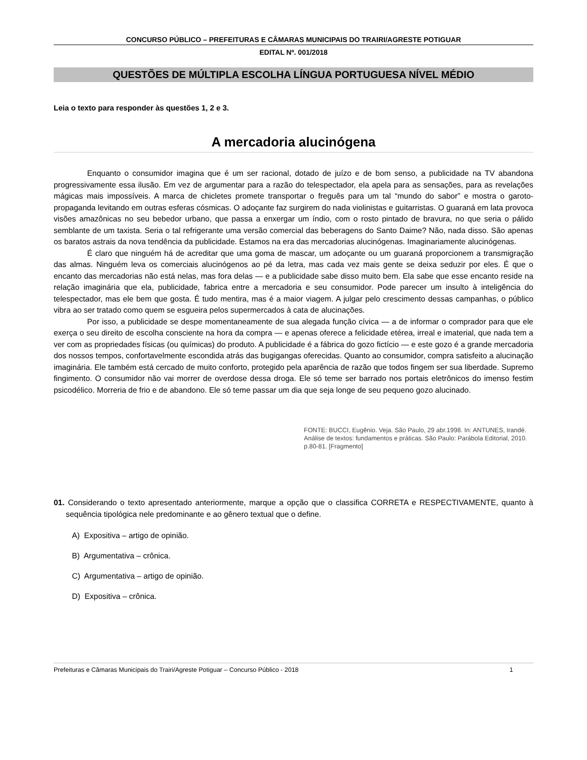CONCURSO PÚBLICO – PREFEITURAS E CÂMARAS MUNICIPAIS DO TRAIRI/AGRESTE POTIGUAR
EDITAL Nº. 001/2018
QUESTÕES DE MÚLTIPLA ESCOLHA LÍNGUA PORTUGUESA NÍVEL MÉDIO
Leia o texto para responder às questões 1, 2 e 3.
A mercadoria alucinógena
Enquanto o consumidor imagina que é um ser racional, dotado de juízo e de bom senso, a publicidade na TV abandona progressivamente essa ilusão. Em vez de argumentar para a razão do telespectador, ela apela para as sensações, para as revelações mágicas mais impossíveis. A marca de chicletes promete transportar o freguês para um tal “mundo do sabor” e mostra o garoto-propaganda levitando em outras esferas cósmicas. O adoçante faz surgirem do nada violinistas e guitarristas. O guaraná em lata provoca visões amazônicas no seu bebedor urbano, que passa a enxergar um índio, com o rosto pintado de bravura, no que seria o pálido semblante de um taxista. Seria o tal refrigerante uma versão comercial das beberagens do Santo Daime? Não, nada disso. São apenas os baratos astrais da nova tendência da publicidade. Estamos na era das mercadorias alucinógenas. Imaginariamente alucinógenas.
É claro que ninguém há de acreditar que uma goma de mascar, um adoçante ou um guaraná proporcionem a transmigração das almas. Ninguém leva os comerciais alucinógenos ao pé da letra, mas cada vez mais gente se deixa seduzir por eles. É que o encanto das mercadorias não está nelas, mas fora delas — e a publicidade sabe disso muito bem. Ela sabe que esse encanto reside na relação imaginária que ela, publicidade, fabrica entre a mercadoria e seu consumidor. Pode parecer um insulto à inteligência do telespectador, mas ele bem que gosta. É tudo mentira, mas é a maior viagem. A julgar pelo crescimento dessas campanhas, o público vibra ao ser tratado como quem se esgueira pelos supermercados à cata de alucinações.
Por isso, a publicidade se despe momentaneamente de sua alegada função cívica — a de informar o comprador para que ele exerça o seu direito de escolha consciente na hora da compra — e apenas oferece a felicidade etérea, irreal e imaterial, que nada tem a ver com as propriedades físicas (ou químicas) do produto. A publicidade é a fábrica do gozo fictício — e este gozo é a grande mercadoria dos nossos tempos, confortavelmente escondida atrás das bugigangas oferecidas. Quanto ao consumidor, compra satisfeito a alucinação imaginária. Ele também está cercado de muito conforto, protegido pela aparência de razão que todos fingem ser sua liberdade. Supremo fingimento. O consumidor não vai morrer de overdose dessa droga. Ele só teme ser barrado nos portais eletrônicos do imenso festim psicodélico. Morreria de frio e de abandono. Ele só teme passar um dia que seja longe de seu pequeno gozo alucinado.
FONTE: BUCCI, Eugênio. Veja. São Paulo, 29 abr.1998. In: ANTUNES, Irandé. Análise de textos: fundamentos e práticas. São Paulo: Parábola Editorial, 2010. p.80-81. [Fragmento]
01. Considerando o texto apresentado anteriormente, marque a opção que o classifica CORRETA e RESPECTIVAMENTE, quanto à sequência tipológica nele predominante e ao gênero textual que o define.
A) Expositiva – artigo de opinião.
B) Argumentativa – crônica.
C) Argumentativa – artigo de opinião.
D) Expositiva – crônica.
Prefeituras e Câmaras Municipais do Trairi/Agreste Potiguar – Concurso Público - 2018 1